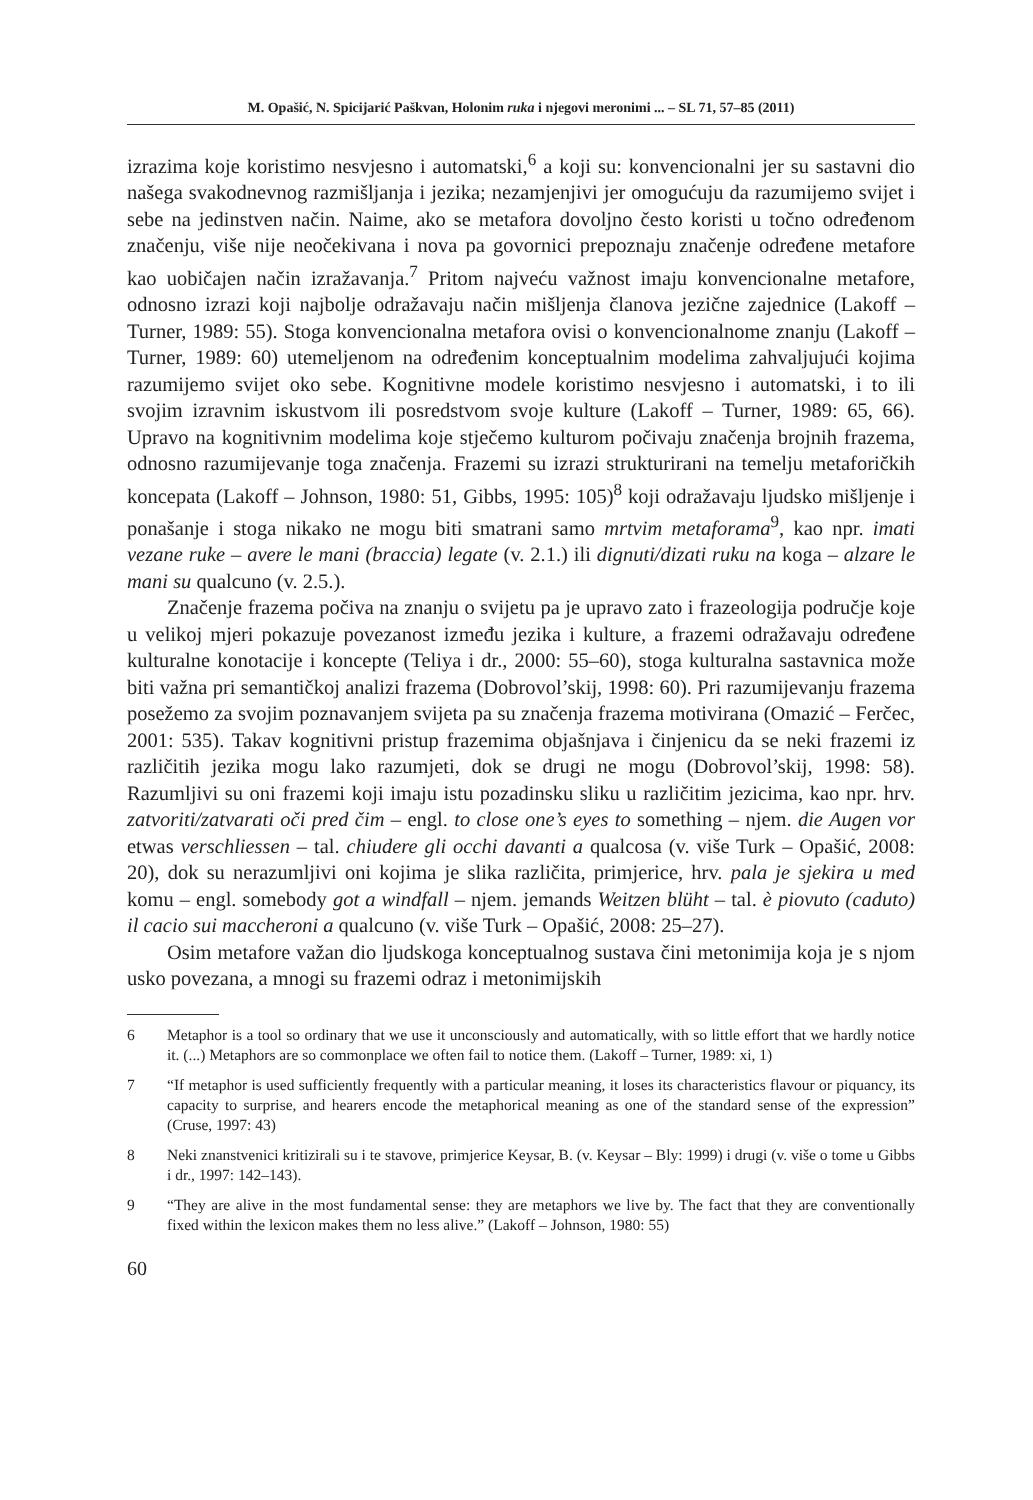M. Opašić, N. Spicijarić Paškvan, Holonim ruka i njegovi meronimi ... – SL 71, 57–85 (2011)
izrazima koje koristimo nesvjesno i automatski,<sup>6</sup> a koji su: konvencionalni jer su sastavni dio našega svakodnevnog razmišljanja i jezika; nezamjenjivi jer omogućuju da razumijemo svijet i sebe na jedinstven način. Naime, ako se metafora dovoljno često koristi u točno određenom značenju, više nije neočekivana i nova pa govornici prepoznaju značenje određene metafore kao uobičajen način izražavanja.<sup>7</sup> Pritom najveću važnost imaju konvencionalne metafore, odnosno izrazi koji najbolje odražavaju način mišljenja članova jezične zajednice (Lakoff – Turner, 1989: 55). Stoga konvencionalna metafora ovisi o konvencionalnome znanju (Lakoff – Turner, 1989: 60) utemeljenom na određenim konceptualnim modelima zahvaljujući kojima razumijemo svijet oko sebe. Kognitivne modele koristimo nesvjesno i automatski, i to ili svojim izravnim iskustvom ili posredstvom svoje kulture (Lakoff – Turner, 1989: 65, 66). Upravo na kognitivnim modelima koje stječemo kulturom počivaju značenja brojnih frazema, odnosno razumijevanje toga značenja. Frazemi su izrazi strukturirani na temelju metaforičkih koncepata (Lakoff – Johnson, 1980: 51, Gibbs, 1995: 105)<sup>8</sup> koji odražavaju ljudsko mišljenje i ponašanje i stoga nikako ne mogu biti smatrani samo mrtvim metaforama<sup>9</sup>, kao npr. imati vezane ruke – avere le mani (braccia) legate (v. 2.1.) ili dignuti/dizati ruku na koga – alzare le mani su qualcuno (v. 2.5.).
Značenje frazema počiva na znanju o svijetu pa je upravo zato i frazeologija područje koje u velikoj mjeri pokazuje povezanost između jezika i kulture, a frazemi odražavaju određene kulturalne konotacije i koncepte (Teliya i dr., 2000: 55–60), stoga kulturalna sastavnica može biti važna pri semantičkoj analizi frazema (Dobrovol’skij, 1998: 60). Pri razumijevanju frazema posežemo za svojim poznavanjem svijeta pa su značenja frazema motivirana (Omazić – Ferčec, 2001: 535). Takav kognitivni pristup frazemima objašnjava i činjenicu da se neki frazemi iz različitih jezika mogu lako razumjeti, dok se drugi ne mogu (Dobrovol’skij, 1998: 58). Razumljivi su oni frazemi koji imaju istu pozadinsku sliku u različitim jezicima, kao npr. hrv. zatvoriti/zatvarati oči pred čim – engl. to close one’s eyes to something – njem. die Augen vor etwas verschliessen – tal. chiudere gli occhi davanti a qualcosa (v. više Turk – Opašić, 2008: 20), dok su nerazumljivi oni kojima je slika različita, primjerice, hrv. pala je sjekira u med komu – engl. somebody got a windfall – njem. jemands Weitzen blüht – tal. è piovuto (caduto) il cacio sui maccheroni a qualcuno (v. više Turk – Opašić, 2008: 25–27).
Osim metafore važan dio ljudskoga konceptualnog sustava čini metonimija koja je s njom usko povezana, a mnogi su frazemi odraz i metonimijskih
6 Metaphor is a tool so ordinary that we use it unconsciously and automatically, with so little effort that we hardly notice it. (...) Metaphors are so commonplace we often fail to notice them. (Lakoff – Turner, 1989: xi, 1)
7 “If metaphor is used sufficiently frequently with a particular meaning, it loses its characteristics flavour or piquancy, its capacity to surprise, and hearers encode the metaphorical meaning as one of the standard sense of the expression” (Cruse, 1997: 43)
8 Neki znanstvenici kritizirali su i te stavove, primjerice Keysar, B. (v. Keysar – Bly: 1999) i drugi (v. više o tome u Gibbs i dr., 1997: 142–143).
9 “They are alive in the most fundamental sense: they are metaphors we live by. The fact that they are conventionally fixed within the lexicon makes them no less alive.” (Lakoff – Johnson, 1980: 55)
60